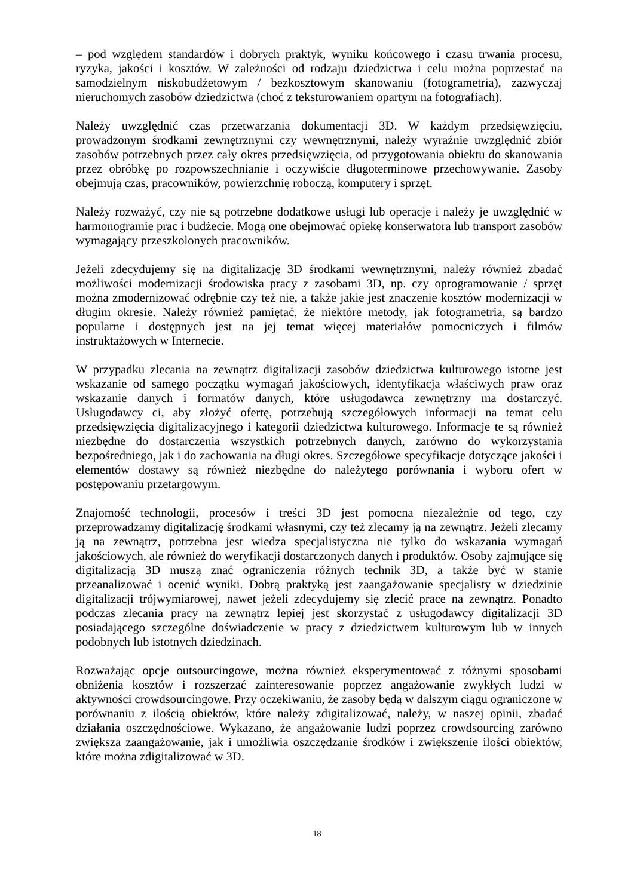– pod względem standardów i dobrych praktyk, wyniku końcowego i czasu trwania procesu, ryzyka, jakości i kosztów. W zależności od rodzaju dziedzictwa i celu można poprzestać na samodzielnym niskobudżetowym / bezkosztowym skanowaniu (fotogrametria), zazwyczaj nieruchomych zasobów dziedzictwa (choć z teksturowaniem opartym na fotografiach).
Należy uwzględnić czas przetwarzania dokumentacji 3D. W każdym przedsięwzięciu, prowadzonym środkami zewnętrznymi czy wewnętrznymi, należy wyraźnie uwzględnić zbiór zasobów potrzebnych przez cały okres przedsięwzięcia, od przygotowania obiektu do skanowania przez obróbkę po rozpowszechnianie i oczywiście długoterminowe przechowywanie. Zasoby obejmują czas, pracowników, powierzchnię roboczą, komputery i sprzęt.
Należy rozważyć, czy nie są potrzebne dodatkowe usługi lub operacje i należy je uwzględnić w harmonogramie prac i budżecie. Mogą one obejmować opiekę konserwatora lub transport zasobów wymagający przeszkolonych pracowników.
Jeżeli zdecydujemy się na digitalizację 3D środkami wewnętrznymi, należy również zbadać możliwości modernizacji środowiska pracy z zasobami 3D, np. czy oprogramowanie / sprzęt można zmodernizować odrębnie czy też nie, a także jakie jest znaczenie kosztów modernizacji w długim okresie. Należy również pamiętać, że niektóre metody, jak fotogrametria, są bardzo popularne i dostępnych jest na jej temat więcej materiałów pomocniczych i filmów instruktażowych w Internecie.
W przypadku zlecania na zewnątrz digitalizacji zasobów dziedzictwa kulturowego istotne jest wskazanie od samego początku wymagań jakościowych, identyfikacja właściwych praw oraz wskazanie danych i formatów danych, które usługodawca zewnętrzny ma dostarczyć. Usługodawcy ci, aby złożyć ofertę, potrzebują szczegółowych informacji na temat celu przedsięwzięcia digitalizacyjnego i kategorii dziedzictwa kulturowego. Informacje te są również niezbędne do dostarczenia wszystkich potrzebnych danych, zarówno do wykorzystania bezpośredniego, jak i do zachowania na długi okres. Szczegółowe specyfikacje dotyczące jakości i elementów dostawy są również niezbędne do należytego porównania i wyboru ofert w postępowaniu przetargowym.
Znajomość technologii, procesów i treści 3D jest pomocna niezależnie od tego, czy przeprowadzamy digitalizację środkami własnymi, czy też zlecamy ją na zewnątrz. Jeżeli zlecamy ją na zewnątrz, potrzebna jest wiedza specjalistyczna nie tylko do wskazania wymagań jakościowych, ale również do weryfikacji dostarczonych danych i produktów. Osoby zajmujące się digitalizacją 3D muszą znać ograniczenia różnych technik 3D, a także być w stanie przeanalizować i ocenić wyniki. Dobrą praktyką jest zaangażowanie specjalisty w dziedzinie digitalizacji trójwymiarowej, nawet jeżeli zdecydujemy się zlecić prace na zewnątrz. Ponadto podczas zlecania pracy na zewnątrz lepiej jest skorzystać z usługodawcy digitalizacji 3D posiadającego szczególne doświadczenie w pracy z dziedzictwem kulturowym lub w innych podobnych lub istotnych dziedzinach.
Rozważając opcje outsourcingowe, można również eksperymentować z różnymi sposobami obniżenia kosztów i rozszerzać zainteresowanie poprzez angażowanie zwykłych ludzi w aktywności crowdsourcingowe. Przy oczekiwaniu, że zasoby będą w dalszym ciągu ograniczone w porównaniu z ilością obiektów, które należy zdigitalizować, należy, w naszej opinii, zbadać działania oszczędnościowe. Wykazano, że angażowanie ludzi poprzez crowdsourcing zarówno zwiększa zaangażowanie, jak i umożliwia oszczędzanie środków i zwiększenie ilości obiektów, które można zdigitalizować w 3D.
18